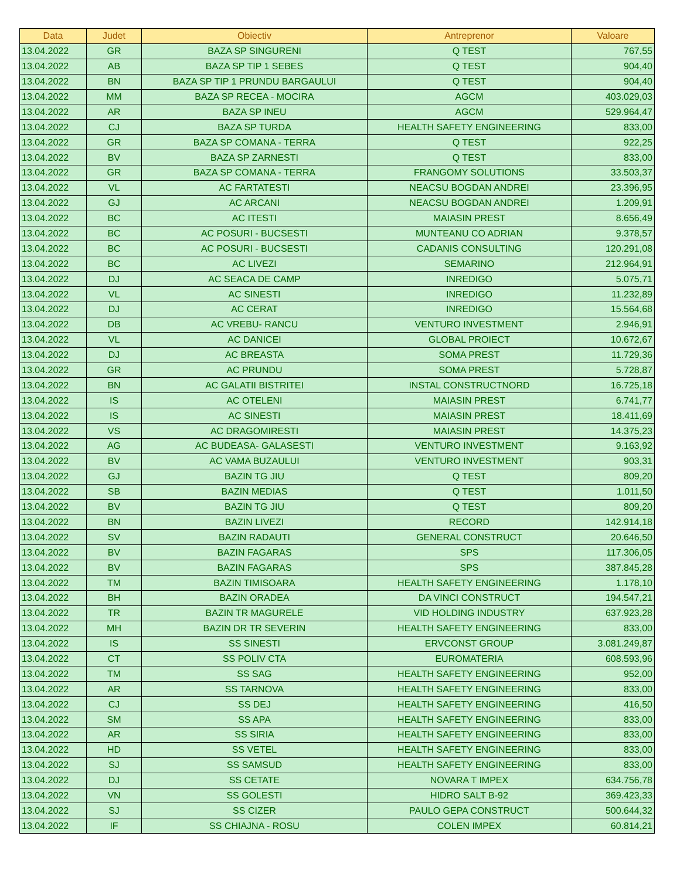| Data | Judet | Obiectiv | Antreprenor | Valoare |
| --- | --- | --- | --- | --- |
| 13.04.2022 | GR | BAZA SP SINGURENI | Q TEST | 767,55 |
| 13.04.2022 | AB | BAZA SP TIP 1 SEBES | Q TEST | 904,40 |
| 13.04.2022 | BN | BAZA SP TIP 1 PRUNDU BARGAULUI | Q TEST | 904,40 |
| 13.04.2022 | MM | BAZA SP RECEA - MOCIRA | AGCM | 403.029,03 |
| 13.04.2022 | AR | BAZA SP INEU | AGCM | 529.964,47 |
| 13.04.2022 | CJ | BAZA SP TURDA | HEALTH SAFETY ENGINEERING | 833,00 |
| 13.04.2022 | GR | BAZA SP COMANA - TERRA | Q TEST | 922,25 |
| 13.04.2022 | BV | BAZA SP ZARNESTI | Q TEST | 833,00 |
| 13.04.2022 | GR | BAZA SP COMANA - TERRA | FRANGOMY SOLUTIONS | 33.503,37 |
| 13.04.2022 | VL | AC FARTATESTI | NEACSU BOGDAN ANDREI | 23.396,95 |
| 13.04.2022 | GJ | AC ARCANI | NEACSU BOGDAN ANDREI | 1.209,91 |
| 13.04.2022 | BC | AC ITESTI | MAIASIN PREST | 8.656,49 |
| 13.04.2022 | BC | AC POSURI - BUCSESTI | MUNTEANU CO ADRIAN | 9.378,57 |
| 13.04.2022 | BC | AC POSURI - BUCSESTI | CADANIS CONSULTING | 120.291,08 |
| 13.04.2022 | BC | AC LIVEZI | SEMARINO | 212.964,91 |
| 13.04.2022 | DJ | AC SEACA DE CAMP | INREDIGO | 5.075,71 |
| 13.04.2022 | VL | AC SINESTI | INREDIGO | 11.232,89 |
| 13.04.2022 | DJ | AC CERAT | INREDIGO | 15.564,68 |
| 13.04.2022 | DB | AC VREBU- RANCU | VENTURO INVESTMENT | 2.946,91 |
| 13.04.2022 | VL | AC DANICEI | GLOBAL PROIECT | 10.672,67 |
| 13.04.2022 | DJ | AC BREASTA | SOMA PREST | 11.729,36 |
| 13.04.2022 | GR | AC PRUNDU | SOMA PREST | 5.728,87 |
| 13.04.2022 | BN | AC GALATII BISTRITEI | INSTAL CONSTRUCTNORD | 16.725,18 |
| 13.04.2022 | IS | AC OTELENI | MAIASIN PREST | 6.741,77 |
| 13.04.2022 | IS | AC SINESTI | MAIASIN PREST | 18.411,69 |
| 13.04.2022 | VS | AC DRAGOMIRESTI | MAIASIN PREST | 14.375,23 |
| 13.04.2022 | AG | AC BUDEASA- GALASESTI | VENTURO INVESTMENT | 9.163,92 |
| 13.04.2022 | BV | AC VAMA BUZAULUI | VENTURO INVESTMENT | 903,31 |
| 13.04.2022 | GJ | BAZIN TG JIU | Q TEST | 809,20 |
| 13.04.2022 | SB | BAZIN MEDIAS | Q TEST | 1.011,50 |
| 13.04.2022 | BV | BAZIN TG JIU | Q TEST | 809,20 |
| 13.04.2022 | BN | BAZIN LIVEZI | RECORD | 142.914,18 |
| 13.04.2022 | SV | BAZIN RADAUTI | GENERAL CONSTRUCT | 20.646,50 |
| 13.04.2022 | BV | BAZIN FAGARAS | SPS | 117.306,05 |
| 13.04.2022 | BV | BAZIN FAGARAS | SPS | 387.845,28 |
| 13.04.2022 | TM | BAZIN TIMISOARA | HEALTH SAFETY ENGINEERING | 1.178,10 |
| 13.04.2022 | BH | BAZIN ORADEA | DA VINCI CONSTRUCT | 194.547,21 |
| 13.04.2022 | TR | BAZIN TR MAGURELE | VID HOLDING INDUSTRY | 637.923,28 |
| 13.04.2022 | MH | BAZIN DR TR SEVERIN | HEALTH SAFETY ENGINEERING | 833,00 |
| 13.04.2022 | IS | SS SINESTI | ERVCONST GROUP | 3.081.249,87 |
| 13.04.2022 | CT | SS POLIV CTA | EUROMATERIA | 608.593,96 |
| 13.04.2022 | TM | SS SAG | HEALTH SAFETY ENGINEERING | 952,00 |
| 13.04.2022 | AR | SS TARNOVA | HEALTH SAFETY ENGINEERING | 833,00 |
| 13.04.2022 | CJ | SS DEJ | HEALTH SAFETY ENGINEERING | 416,50 |
| 13.04.2022 | SM | SS APA | HEALTH SAFETY ENGINEERING | 833,00 |
| 13.04.2022 | AR | SS SIRIA | HEALTH SAFETY ENGINEERING | 833,00 |
| 13.04.2022 | HD | SS VETEL | HEALTH SAFETY ENGINEERING | 833,00 |
| 13.04.2022 | SJ | SS SAMSUD | HEALTH SAFETY ENGINEERING | 833,00 |
| 13.04.2022 | DJ | SS CETATE | NOVARA T IMPEX | 634.756,78 |
| 13.04.2022 | VN | SS GOLESTI | HIDRO SALT B-92 | 369.423,33 |
| 13.04.2022 | SJ | SS CIZER | PAULO GEPA CONSTRUCT | 500.644,32 |
| 13.04.2022 | IF | SS CHIAJNA - ROSU | COLEN IMPEX | 60.814,21 |